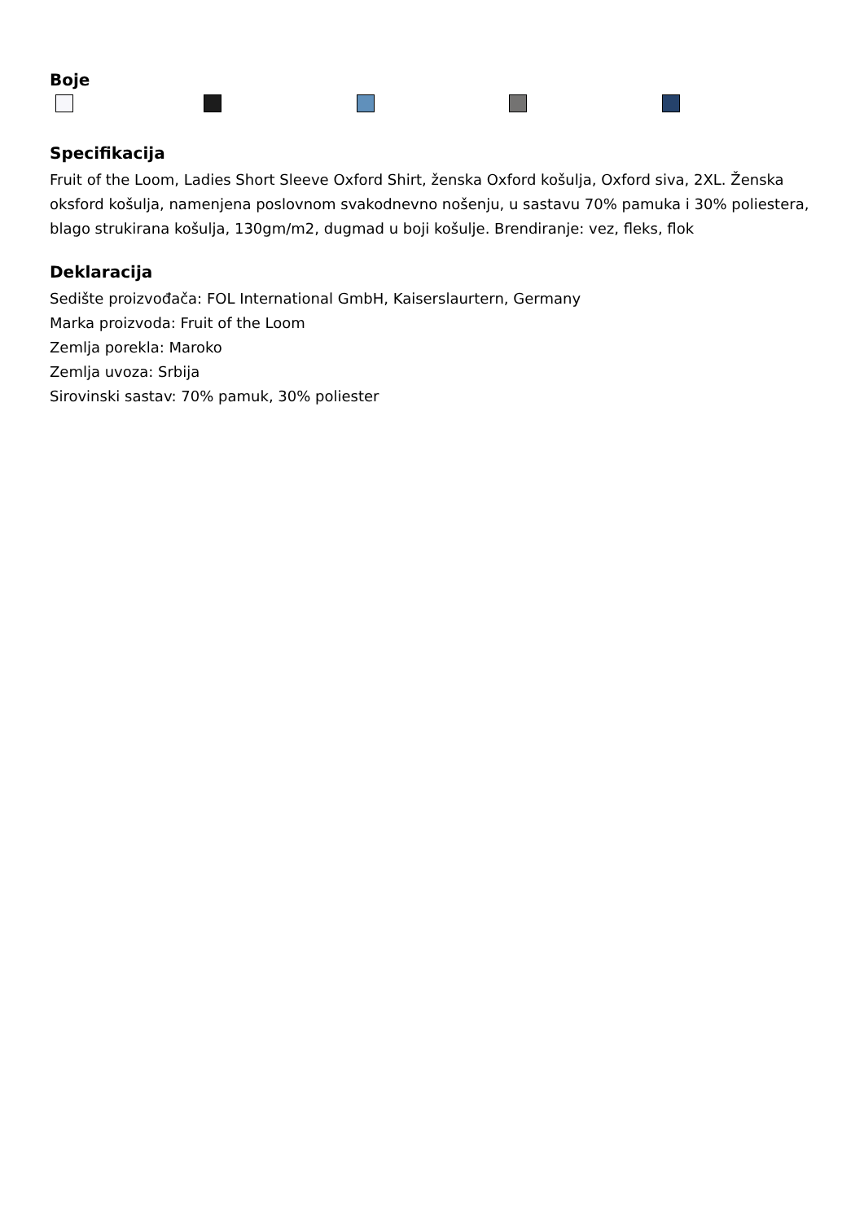Boje
Specifikacija
Fruit of the Loom, Ladies Short Sleeve Oxford Shirt, ženska Oxford košulja, Oxford siva, 2XL. Ženska oksford košulja, namenjena poslovnom svakodnevno nošenju, u sastavu 70% pamuka i 30% poliestera, blago strukirana košulja, 130gm/m2, dugmad u boji košulje. Brendiranje: vez, fleks, flok
Deklaracija
Sedište proizvođača: FOL International GmbH, Kaiserslaurtern, Germany
Marka proizvoda: Fruit of the Loom
Zemlja porekla: Maroko
Zemlja uvoza: Srbija
Sirovinski sastav: 70% pamuk, 30% poliester